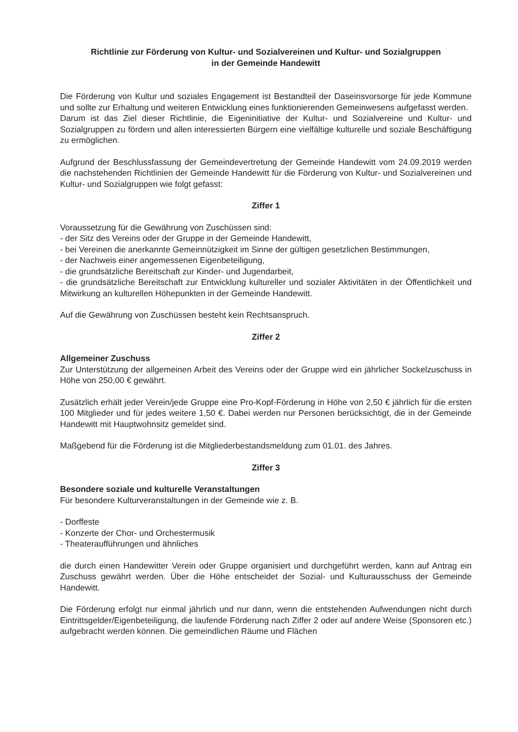Richtlinie zur Förderung von Kultur- und Sozialvereinen und Kultur- und Sozialgruppen
in der Gemeinde Handewitt
Die Förderung von Kultur und soziales Engagement ist Bestandteil der Daseinsvorsorge für jede Kommune und sollte zur Erhaltung und weiteren Entwicklung eines funktionierenden Gemeinwesens aufgefasst werden.
Darum ist das Ziel dieser Richtlinie, die Eigeninitiative der Kultur- und Sozialvereine und Kultur- und Sozialgruppen zu fördern und allen interessierten Bürgern eine vielfältige kulturelle und soziale Beschäftigung zu ermöglichen.
Aufgrund der Beschlussfassung der Gemeindevertretung der Gemeinde Handewitt vom 24.09.2019 werden die nachstehenden Richtlinien der Gemeinde Handewitt für die Förderung von Kultur- und Sozialvereinen und Kultur- und Sozialgruppen wie folgt gefasst:
Ziffer 1
Voraussetzung für die Gewährung von Zuschüssen sind:
- der Sitz des Vereins oder der Gruppe in der Gemeinde Handewitt,
- bei Vereinen die anerkannte Gemeinnützigkeit im Sinne der gültigen gesetzlichen Bestimmungen,
- der Nachweis einer angemessenen Eigenbeteiligung,
- die grundsätzliche Bereitschaft zur Kinder- und Jugendarbeit,
- die grundsätzliche Bereitschaft zur Entwicklung kultureller und sozialer Aktivitäten in der Öffentlichkeit und Mitwirkung an kulturellen Höhepunkten in der Gemeinde Handewitt.
Auf die Gewährung von Zuschüssen besteht kein Rechtsanspruch.
Ziffer 2
Allgemeiner Zuschuss
Zur Unterstützung der allgemeinen Arbeit des Vereins oder der Gruppe wird ein jährlicher Sockelzuschuss in Höhe von 250,00 € gewährt.
Zusätzlich erhält jeder Verein/jede Gruppe eine Pro-Kopf-Förderung in Höhe von 2,50 € jährlich für die ersten 100 Mitglieder und für jedes weitere 1,50 €. Dabei werden nur Personen berücksichtigt, die in der Gemeinde Handewitt mit Hauptwohnsitz gemeldet sind.
Maßgebend für die Förderung ist die Mitgliederbestandsmeldung zum 01.01. des Jahres.
Ziffer 3
Besondere soziale und kulturelle Veranstaltungen
Für besondere Kulturveranstaltungen in der Gemeinde wie z. B.
- Dorffeste
- Konzerte der Chor- und Orchestermusik
- Theateraufführungen und ähnliches
die durch einen Handewitter Verein oder Gruppe organisiert und durchgeführt werden, kann auf Antrag ein Zuschuss gewährt werden. Über die Höhe entscheidet der Sozial- und Kulturausschuss der Gemeinde Handewitt.
Die Förderung erfolgt nur einmal jährlich und nur dann, wenn die entstehenden Aufwendungen nicht durch Eintrittsgelder/Eigenbeteiligung, die laufende Förderung nach Ziffer 2 oder auf andere Weise (Sponsoren etc.) aufgebracht werden können. Die gemeindlichen Räume und Flächen